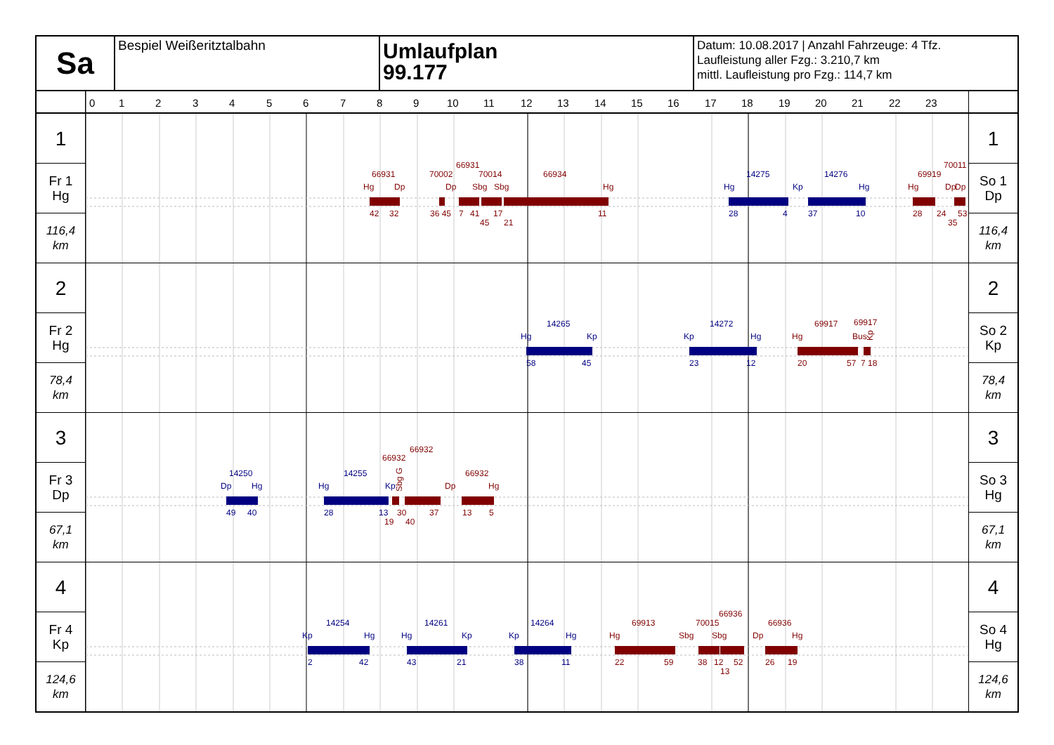Sa
Bespiel Weißeritztalbahn
Umlaufplan
99.177
Datum: 10.08.2017 | Anzahl Fahrzeuge: 4 Tfz.
Laufleistung aller Fzg.: 3.210,7 km
mittl. Laufleistung pro Fzg.: 114,7 km
0
1
2
3
4
5
6
7
8
9
10
11
12
13
14
15
16
17
18
19
20
21
22
23
1
Fr 1
Hg
116,4
km
66931
Hg
Dp
42
32
70002
66931
70014
Dp
Sbg
Sbg
36 45
7
41
17
45
21
66934
Hg
11
14275
Hg
Kp
28
4
14276
Hg
37
10
69919
70011
Hg
Dp
Dp
28
24
53
35
1
So 1
Dp
116,4
km
2
Fr 2
Hg
78,4
km
14265
Hg
Kp
58
45
14272
Kp
Hg
23
12
69917
69917
Hg
Bus
Kp
20
57
7
18
2
So 2
Kp
78,4
km
3
Fr 3
Dp
67,1
km
14250
Dp
Hg
49
40
14255
Hg
Kp
28
13
66932
66932
Sbg G
19
30
40
37
66932
Dp
Hg
13
5
3
So 3
Hg
67,1
km
4
Fr 4
Kp
124,6
km
14254
Kp
Hg
2
42
14261
Hg
Kp
43
21
14264
Kp
Hg
38
11
69913
Hg
22
59
70015
66936
Sbg
Sbg
38
12
52
13
66936
Dp
Hg
26
19
4
So 4
Hg
124,6
km